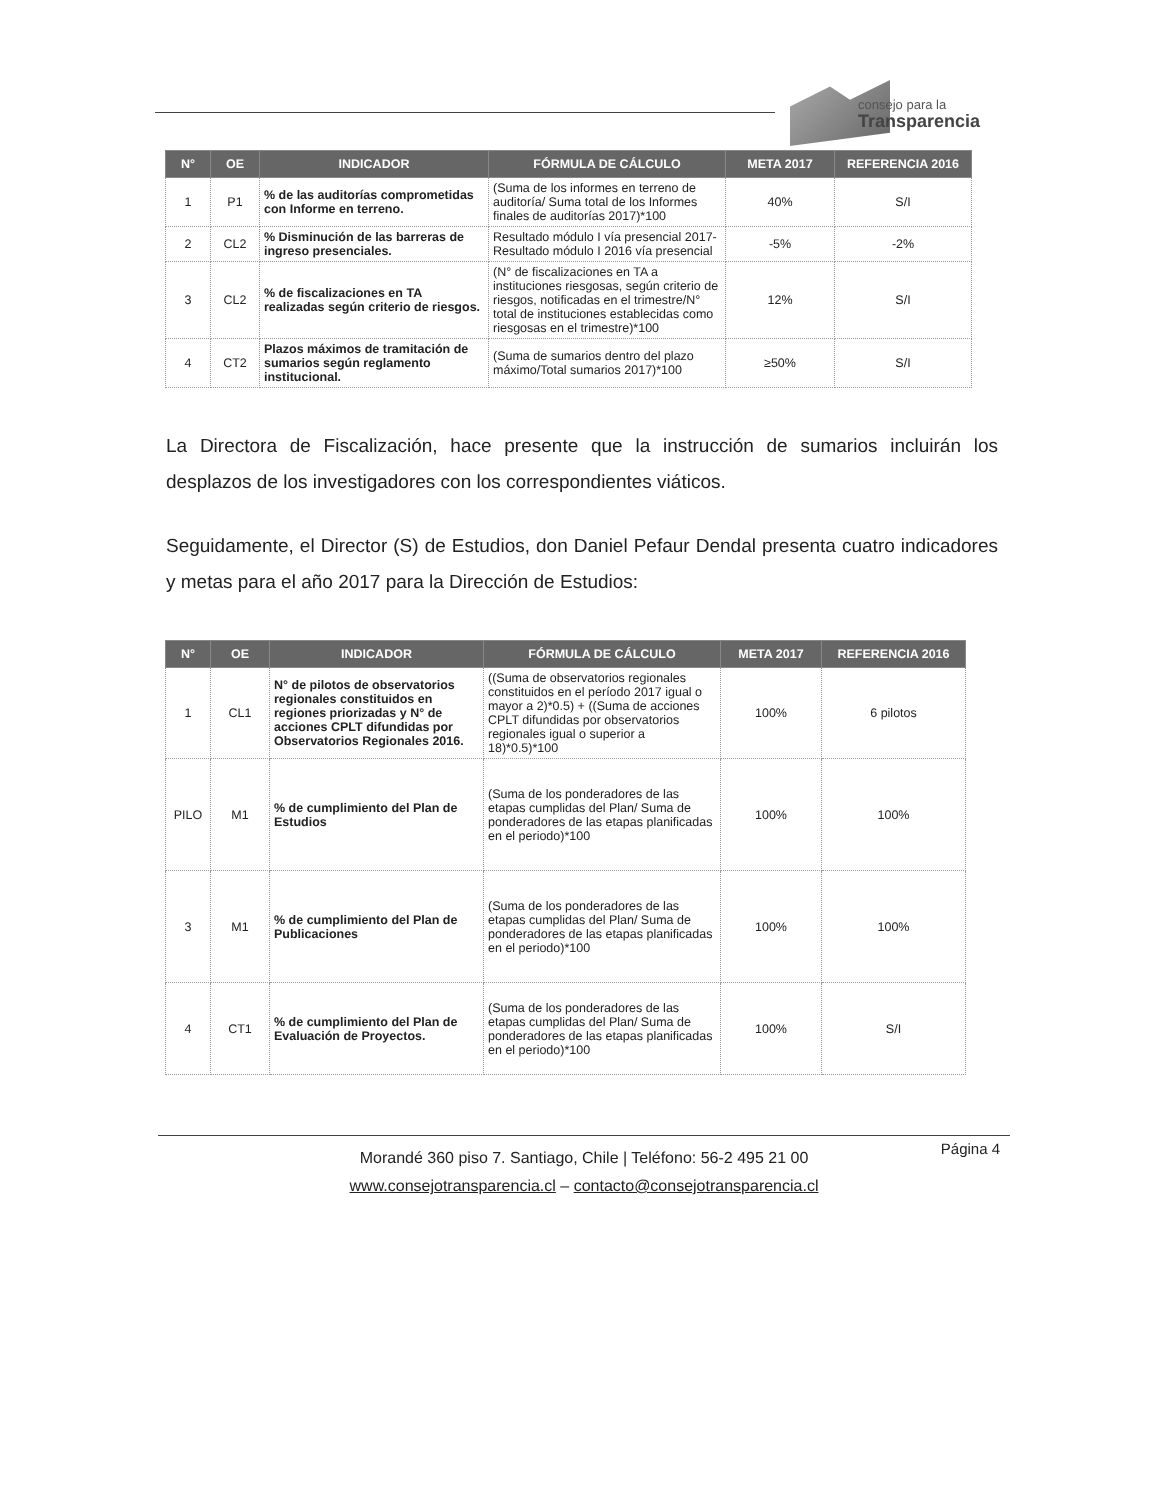consejo para la
Transparencia
| N° | OE | INDICADOR | FÓRMULA DE CÁLCULO | META 2017 | REFERENCIA 2016 |
| --- | --- | --- | --- | --- | --- |
| 1 | P1 | % de las auditorías comprometidas con Informe en terreno. | (Suma de los informes en terreno de auditoría/ Suma total de los Informes finales de auditorías 2017)*100 | 40% | S/I |
| 2 | CL2 | % Disminución de las barreras de ingreso presenciales. | Resultado módulo I vía presencial 2017-Resultado módulo I 2016 vía presencial | -5% | -2% |
| 3 | CL2 | % de fiscalizaciones en TA realizadas según criterio de riesgos. | (N° de fiscalizaciones en TA a instituciones riesgosas, según criterio de riesgos, notificadas en el trimestre/N° total de instituciones establecidas como riesgosas en el trimestre)*100 | 12% | S/I |
| 4 | CT2 | Plazos máximos de tramitación de sumarios según reglamento institucional. | (Suma de sumarios dentro del plazo máximo/Total sumarios 2017)*100 | ≥50% | S/I |
La Directora de Fiscalización, hace presente que la instrucción de sumarios incluirán los desplazos de los investigadores con los correspondientes viáticos.
Seguidamente, el Director (S) de Estudios, don Daniel Pefaur Dendal presenta cuatro indicadores y metas para el año 2017 para la Dirección de Estudios:
| N° | OE | INDICADOR | FÓRMULA DE CÁLCULO | META 2017 | REFERENCIA 2016 |
| --- | --- | --- | --- | --- | --- |
| 1 | CL1 | N° de pilotos de observatorios regionales constituidos en regiones priorizadas y N° de acciones CPLT difundidas por Observatorios Regionales 2016. | ((Suma de observatorios regionales constituidos en el período 2017 igual o mayor a 2)*0.5) + ((Suma de acciones CPLT difundidas por observatorios regionales igual o superior a 18)*0.5)*100 | 100% | 6 pilotos |
| PILO | M1 | % de cumplimiento del Plan de Estudios | (Suma de los ponderadores de las etapas cumplidas del Plan/ Suma de ponderadores de las etapas planificadas en el periodo)*100 | 100% | 100% |
| 3 | M1 | % de cumplimiento del Plan de Publicaciones | (Suma de los ponderadores de las etapas cumplidas del Plan/ Suma de ponderadores de las etapas planificadas en el periodo)*100 | 100% | 100% |
| 4 | CT1 | % de cumplimiento del Plan de Evaluación de Proyectos. | (Suma de los ponderadores de las etapas cumplidas del Plan/ Suma de ponderadores de las etapas planificadas en el periodo)*100 | 100% | S/I |
Morandé 360 piso 7. Santiago, Chile | Teléfono: 56-2 495 21 00
www.consejotransparencia.cl – contacto@consejotransparencia.cl
Página 4